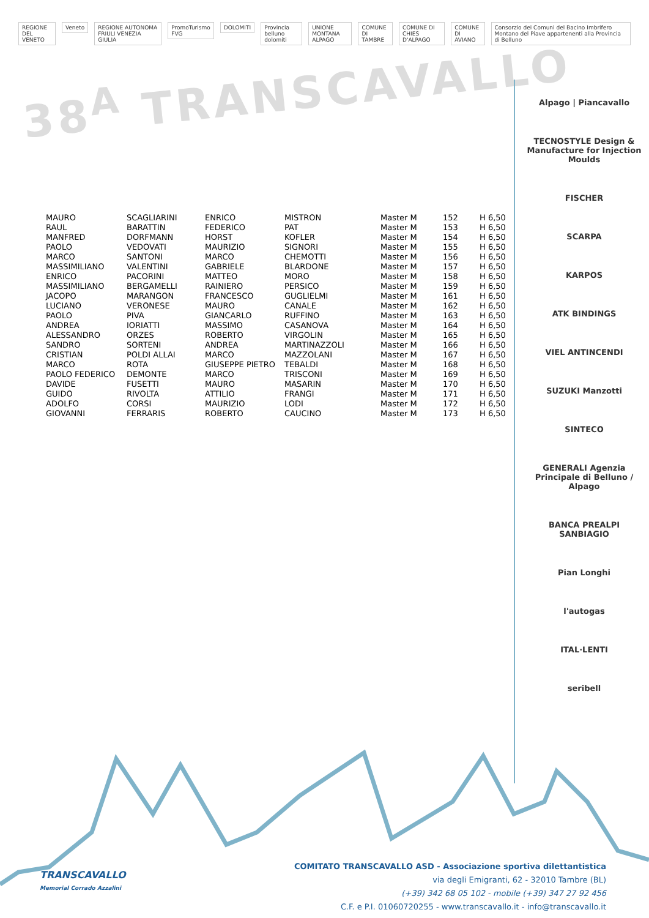REGIONE DEL VENETO Veneto REGIONE AUTONOMA FRIULI VENEZIA GIULIA PromoTurismo FVG DOLOMITI Provincia belluno dolomiti UNIONE MONTANA ALPAGO COMUNE DI TAMBRE COMUNE DI CHIES D'ALPAGO COMUNE DI AVIANO Consorzio dei Comuni del Bacino Imbrifero Montano del Piave appartenenti alla Provincia di Belluno
38<sup>A</sup> TRANSCAVALLO
Alpago | Piancavallo
TECNOSTYLE Design & Manufacture for Injection Moulds
FISCHER
SCARPA
KARPOS
ATK BINDINGS
VIEL ANTINCENDI
SUZUKI Manzotti
SINTECO
GENERALI Agenzia Principale di Belluno / Alpago
BANCA PREALPI SANBIAGIO
Pian Longhi
l'autogas
ITAL·LENTI
seribell
| MAURO | SCAGLIARINI | ENRICO | MISTRON | Master M | 152 | H 6,50 |
| RAUL | BARATTIN | FEDERICO | PAT | Master M | 153 | H 6,50 |
| MANFRED | DORFMANN | HORST | KOFLER | Master M | 154 | H 6,50 |
| PAOLO | VEDOVATI | MAURIZIO | SIGNORI | Master M | 155 | H 6,50 |
| MARCO | SANTONI | MARCO | CHEMOTTI | Master M | 156 | H 6,50 |
| MASSIMILIANO | VALENTINI | GABRIELE | BLARDONE | Master M | 157 | H 6,50 |
| ENRICO | PACORINI | MATTEO | MORO | Master M | 158 | H 6,50 |
| MASSIMILIANO | BERGAMELLI | RAINIERO | PERSICO | Master M | 159 | H 6,50 |
| JACOPO | MARANGON | FRANCESCO | GUGLIELMI | Master M | 161 | H 6,50 |
| LUCIANO | VERONESE | MAURO | CANALE | Master M | 162 | H 6,50 |
| PAOLO | PIVA | GIANCARLO | RUFFINO | Master M | 163 | H 6,50 |
| ANDREA | IORIATTI | MASSIMO | CASANOVA | Master M | 164 | H 6,50 |
| ALESSANDRO | ORZES | ROBERTO | VIRGOLIN | Master M | 165 | H 6,50 |
| SANDRO | SORTENI | ANDREA | MARTINAZZOLI | Master M | 166 | H 6,50 |
| CRISTIAN | POLDI ALLAI | MARCO | MAZZOLANI | Master M | 167 | H 6,50 |
| MARCO | ROTA | GIUSEPPE PIETRO | TEBALDI | Master M | 168 | H 6,50 |
| PAOLO FEDERICO | DEMONTE | MARCO | TRISCONI | Master M | 169 | H 6,50 |
| DAVIDE | FUSETTI | MAURO | MASARIN | Master M | 170 | H 6,50 |
| GUIDO | RIVOLTA | ATTILIO | FRANGI | Master M | 171 | H 6,50 |
| ADOLFO | CORSI | MAURIZIO | LODI | Master M | 172 | H 6,50 |
| GIOVANNI | FERRARIS | ROBERTO | CAUCINO | Master M | 173 | H 6,50 |
TRANSCAVALLO
Memorial Corrado Azzalini
COMITATO TRANSCAVALLO ASD - Associazione sportiva dilettantistica
via degli Emigranti, 62 - 32010 Tambre (BL)
(+39) 342 68 05 102 - mobile (+39) 347 27 92 456
C.F. e P.I. 01060720255 - www.transcavallo.it - info@transcavallo.it